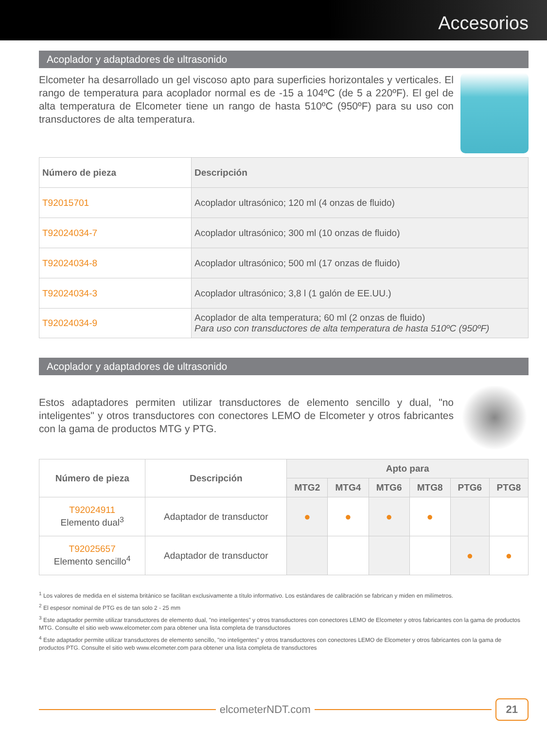Accesorios
Acoplador y adaptadores de ultrasonido
Elcometer ha desarrollado un gel viscoso apto para superficies horizontales y verticales. El rango de temperatura para acoplador normal es de -15 a 104ºC (de 5 a 220ºF). El gel de alta temperatura de Elcometer tiene un rango de hasta 510ºC (950ºF) para su uso con transductores de alta temperatura.
| Número de pieza | Descripción |
| --- | --- |
| T92015701 | Acoplador ultrasónico; 120 ml (4 onzas de fluido) |
| T92024034-7 | Acoplador ultrasónico; 300 ml (10 onzas de fluido) |
| T92024034-8 | Acoplador ultrasónico; 500 ml (17 onzas de fluido) |
| T92024034-3 | Acoplador ultrasónico; 3,8 l (1 galón de EE.UU.) |
| T92024034-9 | Acoplador de alta temperatura; 60 ml (2 onzas de fluido) Para uso con transductores de alta temperatura de hasta 510ºC (950ºF) |
Acoplador y adaptadores de ultrasonido
Estos adaptadores permiten utilizar transductores de elemento sencillo y dual, "no inteligentes" y otros transductores con conectores LEMO de Elcometer y otros fabricantes con la gama de productos MTG y PTG.
| Número de pieza | Descripción | Apto para | | | | | |
| --- | --- | --- | --- | --- | --- | --- | --- |
| | | MTG2 | MTG4 | MTG6 | MTG8 | PTG6 | PTG8 |
| T92024911 Elemento dual<sup>3</sup> | Adaptador de transductor | ● | ● | ● | ● | | |
| T92025657 Elemento sencillo<sup>4</sup> | Adaptador de transductor | | | | | ● | ● |
<sup>1</sup> Los valores de medida en el sistema británico se facilitan exclusivamente a título informativo. Los estándares de calibración se fabrican y miden en milímetros.
<sup>2</sup> El espesor nominal de PTG es de tan solo 2 - 25 mm
<sup>3</sup> Este adaptador permite utilizar transductores de elemento dual, "no inteligentes" y otros transductores con conectores LEMO de Elcometer y otros fabricantes con la gama de productos MTG. Consulte el sitio web www.elcometer.com para obtener una lista completa de transductores
<sup>4</sup> Este adaptador permite utilizar transductores de elemento sencillo, "no inteligentes" y otros transductores con conectores LEMO de Elcometer y otros fabricantes con la gama de productos PTG. Consulte el sitio web www.elcometer.com para obtener una lista completa de transductores
elcometerNDT.com
21